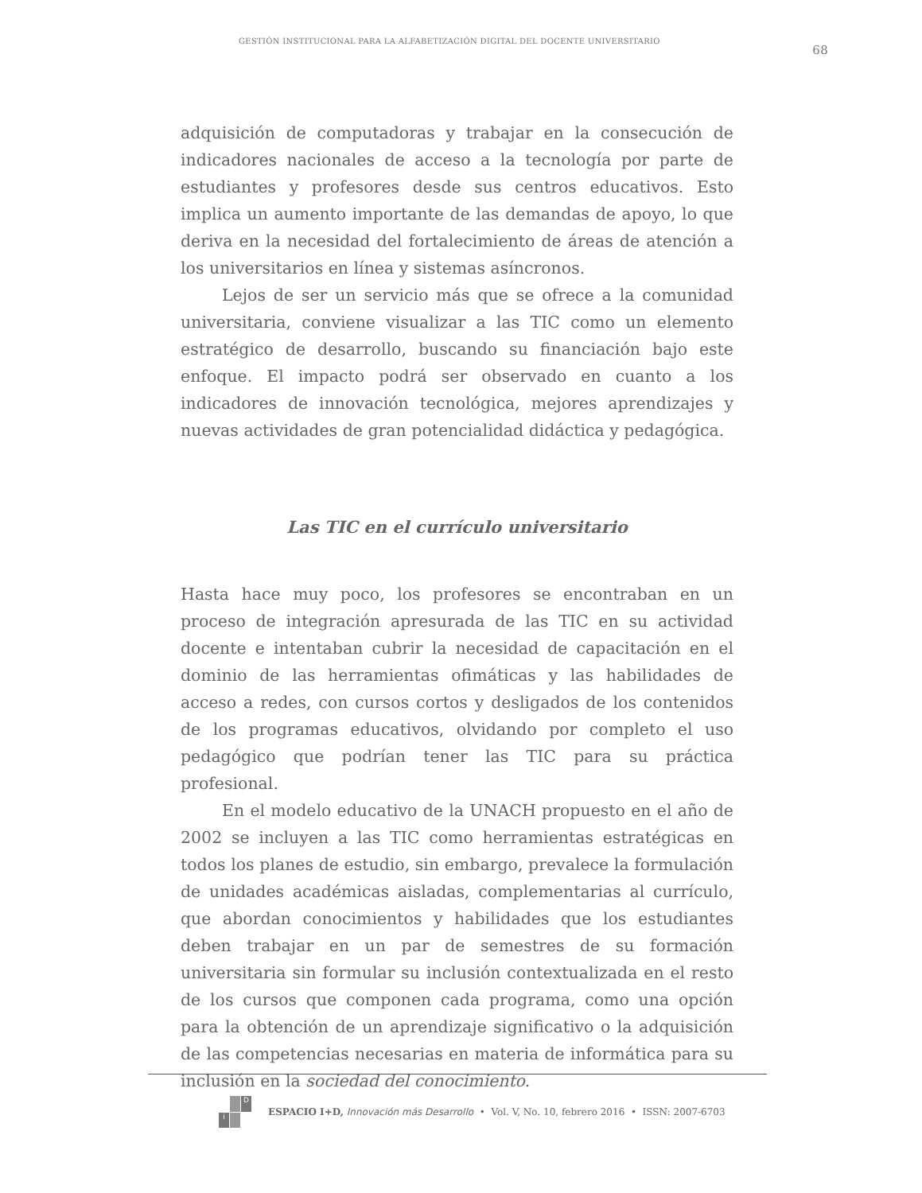GESTIÓN INSTITUCIONAL PARA LA ALFABETIZACIÓN DIGITAL DEL DOCENTE UNIVERSITARIO 68
adquisición de computadoras y trabajar en la consecución de indicadores nacionales de acceso a la tecnología por parte de estudiantes y profesores desde sus centros educativos. Esto implica un aumento importante de las demandas de apoyo, lo que deriva en la necesidad del fortalecimiento de áreas de atención a los universitarios en línea y sistemas asíncronos.
Lejos de ser un servicio más que se ofrece a la comunidad universitaria, conviene visualizar a las TIC como un elemento estratégico de desarrollo, buscando su financiación bajo este enfoque. El impacto podrá ser observado en cuanto a los indicadores de innovación tecnológica, mejores aprendizajes y nuevas actividades de gran potencialidad didáctica y pedagógica.
Las TIC en el currículo universitario
Hasta hace muy poco, los profesores se encontraban en un proceso de integración apresurada de las TIC en su actividad docente e intentaban cubrir la necesidad de capacitación en el dominio de las herramientas ofimáticas y las habilidades de acceso a redes, con cursos cortos y desligados de los contenidos de los programas educativos, olvidando por completo el uso pedagógico que podrían tener las TIC para su práctica profesional.
En el modelo educativo de la UNACH propuesto en el año de 2002 se incluyen a las TIC como herramientas estratégicas en todos los planes de estudio, sin embargo, prevalece la formulación de unidades académicas aisladas, complementarias al currículo, que abordan conocimientos y habilidades que los estudiantes deben trabajar en un par de semestres de su formación universitaria sin formular su inclusión contextualizada en el resto de los cursos que componen cada programa, como una opción para la obtención de un aprendizaje significativo o la adquisición de las competencias necesarias en materia de informática para su inclusión en la sociedad del conocimiento.
Di
ESPACIO I+D, Innovación más Desarrollo • Vol. V, No. 10, febrero 2016 • ISSN: 2007-6703